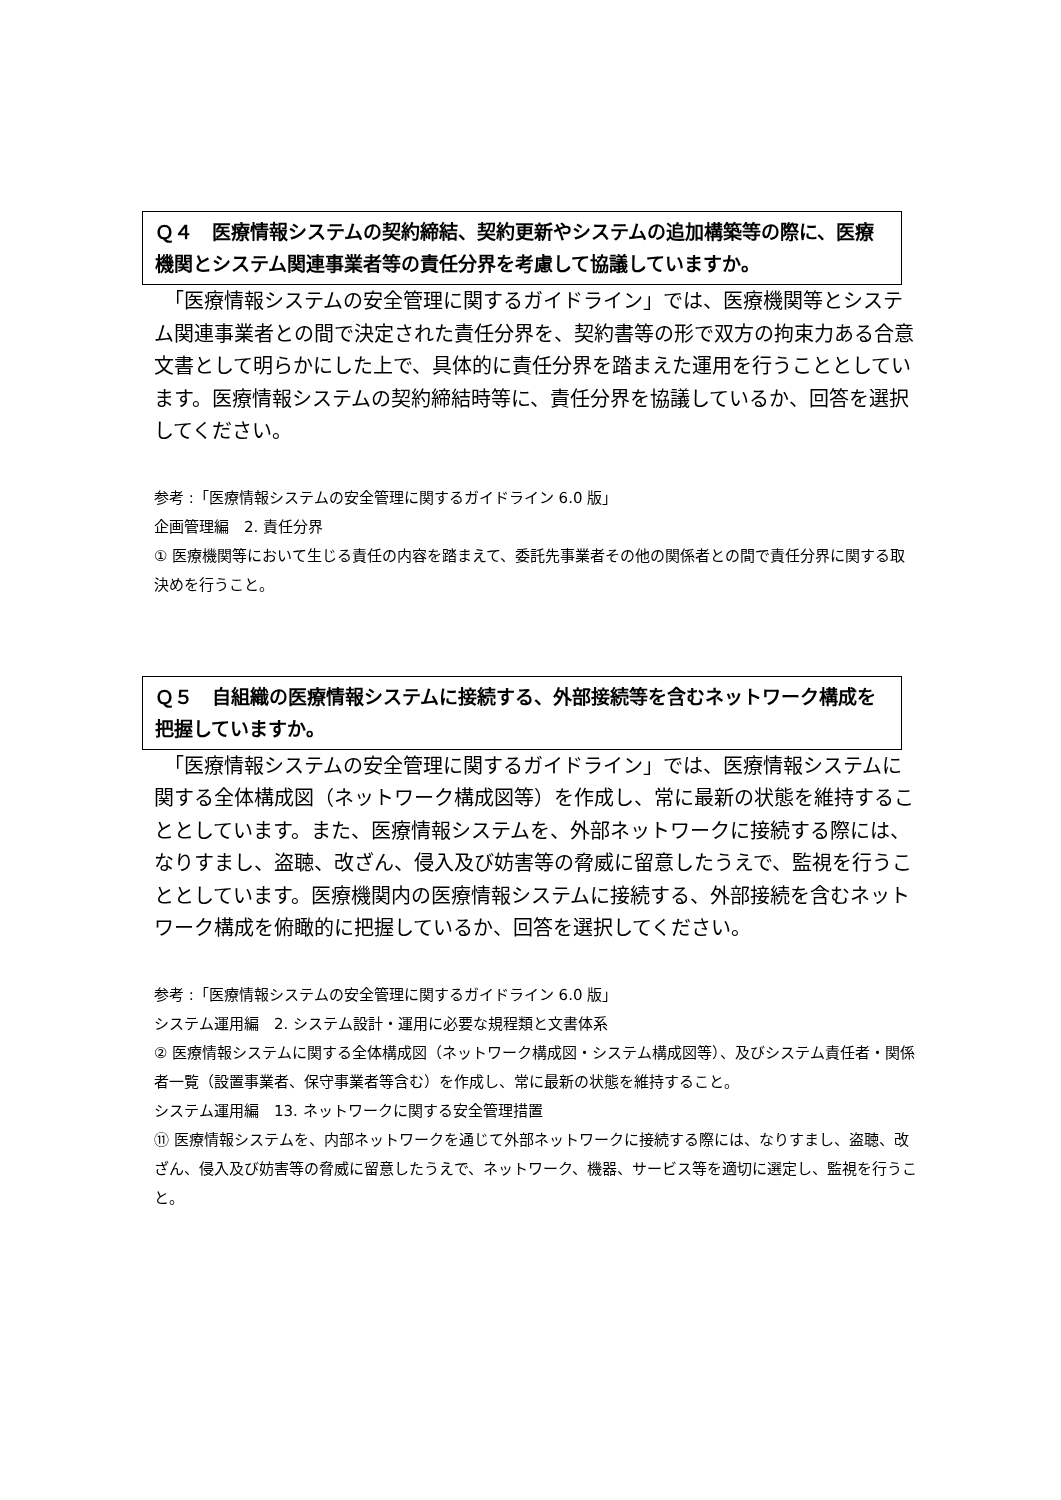Ｑ４　医療情報システムの契約締結、契約更新やシステムの追加構築等の際に、医療機関とシステム関連事業者等の責任分界を考慮して協議していますか。
　「医療情報システムの安全管理に関するガイドライン」では、医療機関等とシステム関連事業者との間で決定された責任分界を、契約書等の形で双方の拘束力ある合意文書として明らかにした上で、具体的に責任分界を踏まえた運用を行うこととしています。医療情報システムの契約締結時等に、責任分界を協議しているか、回答を選択してください。
参考 :「医療情報システムの安全管理に関するガイドライン 6.0 版」
企画管理編　2. 責任分界
① 医療機関等において生じる責任の内容を踏まえて、委託先事業者その他の関係者との間で責任分界に関する取決めを行うこと。
Ｑ５　自組織の医療情報システムに接続する、外部接続等を含むネットワーク構成を把握していますか。
　「医療情報システムの安全管理に関するガイドライン」では、医療情報システムに関する全体構成図（ネットワーク構成図等）を作成し、常に最新の状態を維持することとしています。また、医療情報システムを、外部ネットワークに接続する際には、なりすまし、盗聴、改ざん、侵入及び妨害等の脅威に留意したうえで、監視を行うこととしています。医療機関内の医療情報システムに接続する、外部接続を含むネットワーク構成を俯瞰的に把握しているか、回答を選択してください。
参考 :「医療情報システムの安全管理に関するガイドライン 6.0 版」
システム運用編　2. システム設計・運用に必要な規程類と文書体系
② 医療情報システムに関する全体構成図（ネットワーク構成図・システム構成図等）、及びシステム責任者・関係者一覧（設置事業者、保守事業者等含む）を作成し、常に最新の状態を維持すること。
システム運用編　13. ネットワークに関する安全管理措置
⑪ 医療情報システムを、内部ネットワークを通じて外部ネットワークに接続する際には、なりすまし、盗聴、改ざん、侵入及び妨害等の脅威に留意したうえで、ネットワーク、機器、サービス等を適切に選定し、監視を行うこと。